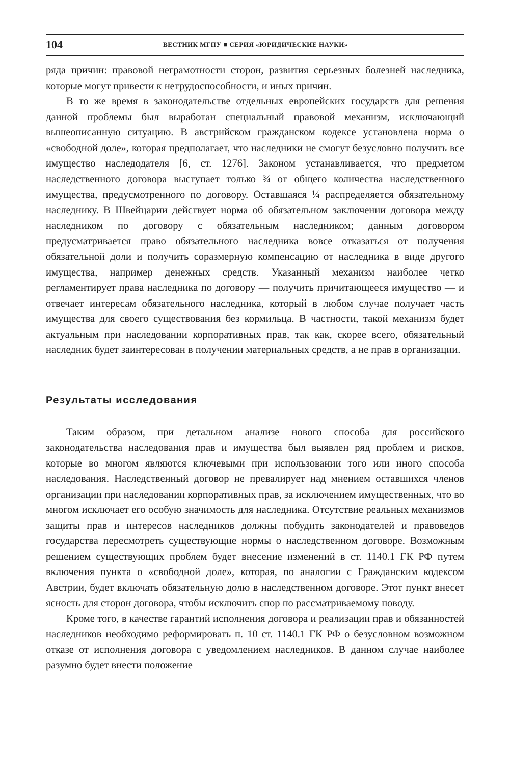104 ВЕСТНИК МГПУ ■ СЕРИЯ «ЮРИДИЧЕСКИЕ НАУКИ»
ряда причин: правовой неграмотности сторон, развития серьезных болезней наследника, которые могут привести к нетрудоспособности, и иных причин.
В то же время в законодательстве отдельных европейских государств для решения данной проблемы был выработан специальный правовой механизм, исключающий вышеописанную ситуацию. В австрийском гражданском кодексе установлена норма о «свободной доле», которая предполагает, что наследники не смогут безусловно получить все имущество наследодателя [6, ст. 1276]. Законом устанавливается, что предметом наследственного договора выступает только ¾ от общего количества наследственного имущества, предусмотренного по договору. Оставшаяся ¼ распределяется обязательному наследнику. В Швейцарии действует норма об обязательном заключении договора между наследником по договору с обязательным наследником; данным договором предусматривается право обязательного наследника вовсе отказаться от получения обязательной доли и получить соразмерную компенсацию от наследника в виде другого имущества, например денежных средств. Указанный механизм наиболее четко регламентирует права наследника по договору — получить причитающееся имущество — и отвечает интересам обязательного наследника, который в любом случае получает часть имущества для своего существования без кормильца. В частности, такой механизм будет актуальным при наследовании корпоративных прав, так как, скорее всего, обязательный наследник будет заинтересован в получении материальных средств, а не прав в организации.
Результаты исследования
Таким образом, при детальном анализе нового способа для российского законодательства наследования прав и имущества был выявлен ряд проблем и рисков, которые во многом являются ключевыми при использовании того или иного способа наследования. Наследственный договор не превалирует над мнением оставшихся членов организации при наследовании корпоративных прав, за исключением имущественных, что во многом исключает его особую значимость для наследника. Отсутствие реальных механизмов защиты прав и интересов наследников должны побудить законодателей и правоведов государства пересмотреть существующие нормы о наследственном договоре. Возможным решением существующих проблем будет внесение изменений в ст. 1140.1 ГК РФ путем включения пункта о «свободной доле», которая, по аналогии с Гражданским кодексом Австрии, будет включать обязательную долю в наследственном договоре. Этот пункт внесет ясность для сторон договора, чтобы исключить спор по рассматриваемому поводу.
Кроме того, в качестве гарантий исполнения договора и реализации прав и обязанностей наследников необходимо реформировать п. 10 ст. 1140.1 ГК РФ о безусловном возможном отказе от исполнения договора с уведомлением наследников. В данном случае наиболее разумно будет внести положение